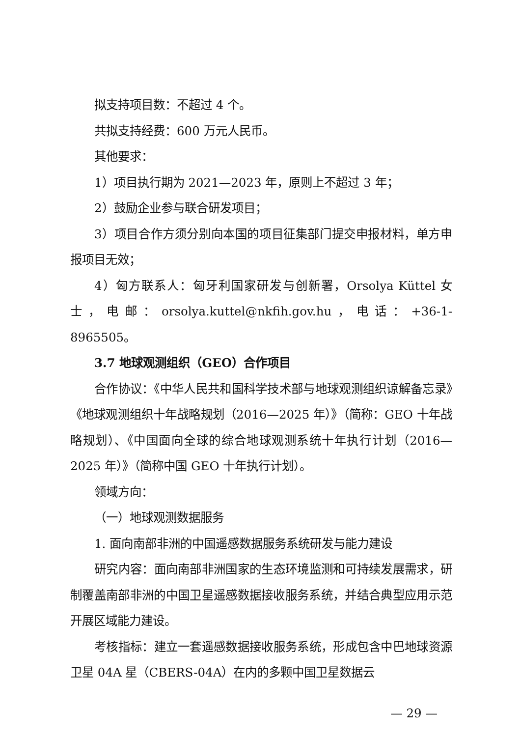拟支持项目数：不超过 4 个。
共拟支持经费：600 万元人民币。
其他要求：
1）项目执行期为 2021—2023 年，原则上不超过 3 年；
2）鼓励企业参与联合研发项目；
3）项目合作方须分别向本国的项目征集部门提交申报材料，单方申报项目无效；
4）匈方联系人：匈牙利国家研发与创新署，Orsolya Küttel 女士，电邮：orsolya.kuttel@nkfih.gov.hu，电话：+36-1-8965505。
3.7 地球观测组织（GEO）合作项目
合作协议：《中华人民共和国科学技术部与地球观测组织谅解备忘录》《地球观测组织十年战略规划（2016—2025 年）》（简称：GEO 十年战略规划）、《中国面向全球的综合地球观测系统十年执行计划（2016—2025 年）》（简称中国 GEO 十年执行计划）。
领域方向：
（一）地球观测数据服务
1. 面向南部非洲的中国遥感数据服务系统研发与能力建设
研究内容：面向南部非洲国家的生态环境监测和可持续发展需求，研制覆盖南部非洲的中国卫星遥感数据接收服务系统，并结合典型应用示范开展区域能力建设。
考核指标：建立一套遥感数据接收服务系统，形成包含中巴地球资源卫星 04A 星（CBERS-04A）在内的多颗中国卫星数据云
— 29 —